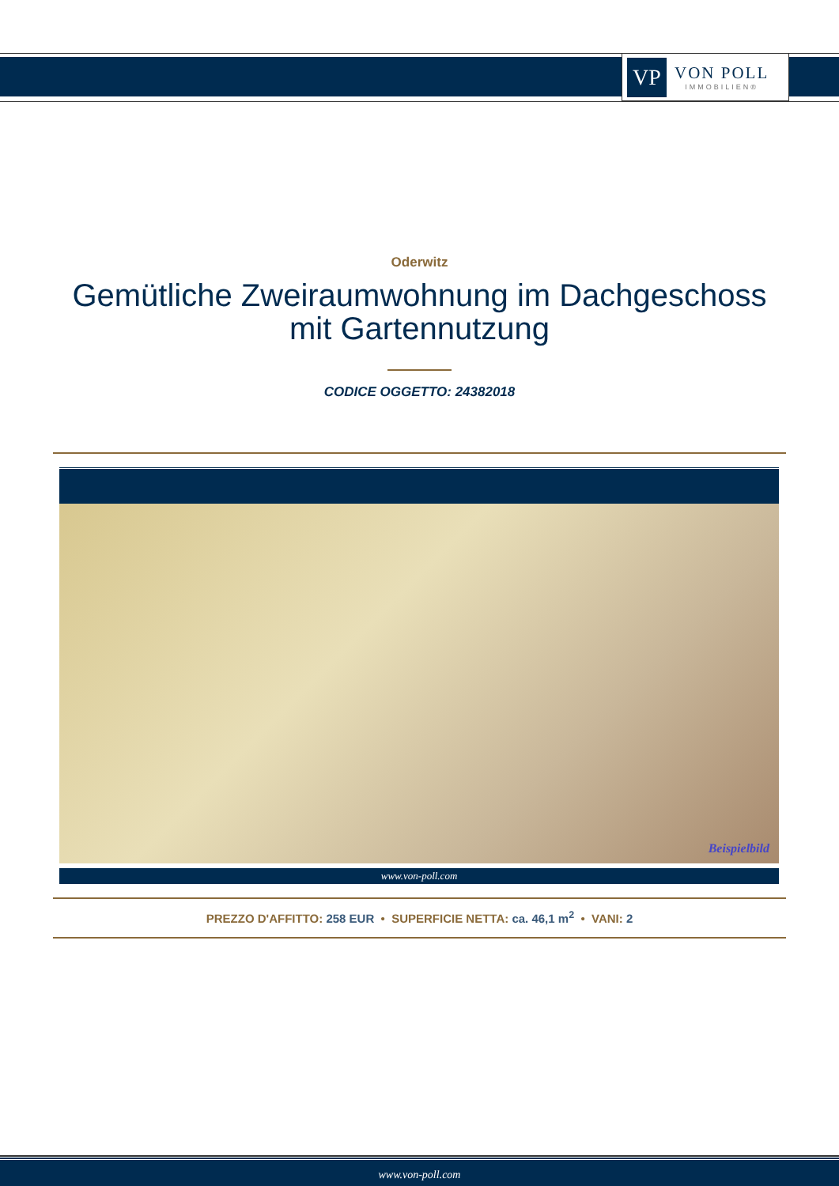VP
VON POLL
IMMOBILIEN®
Oderwitz
Gemütliche Zweiraumwohnung im Dachgeschoss
mit Gartennutzung
CODICE OGGETTO: 24382018
Beispielbild
www.von-poll.com
PREZZO D'AFFITTO: 258 EUR • SUPERFICIE NETTA: ca. 46,1 m<sup>2</sup> • VANI: 2
www.von-poll.com